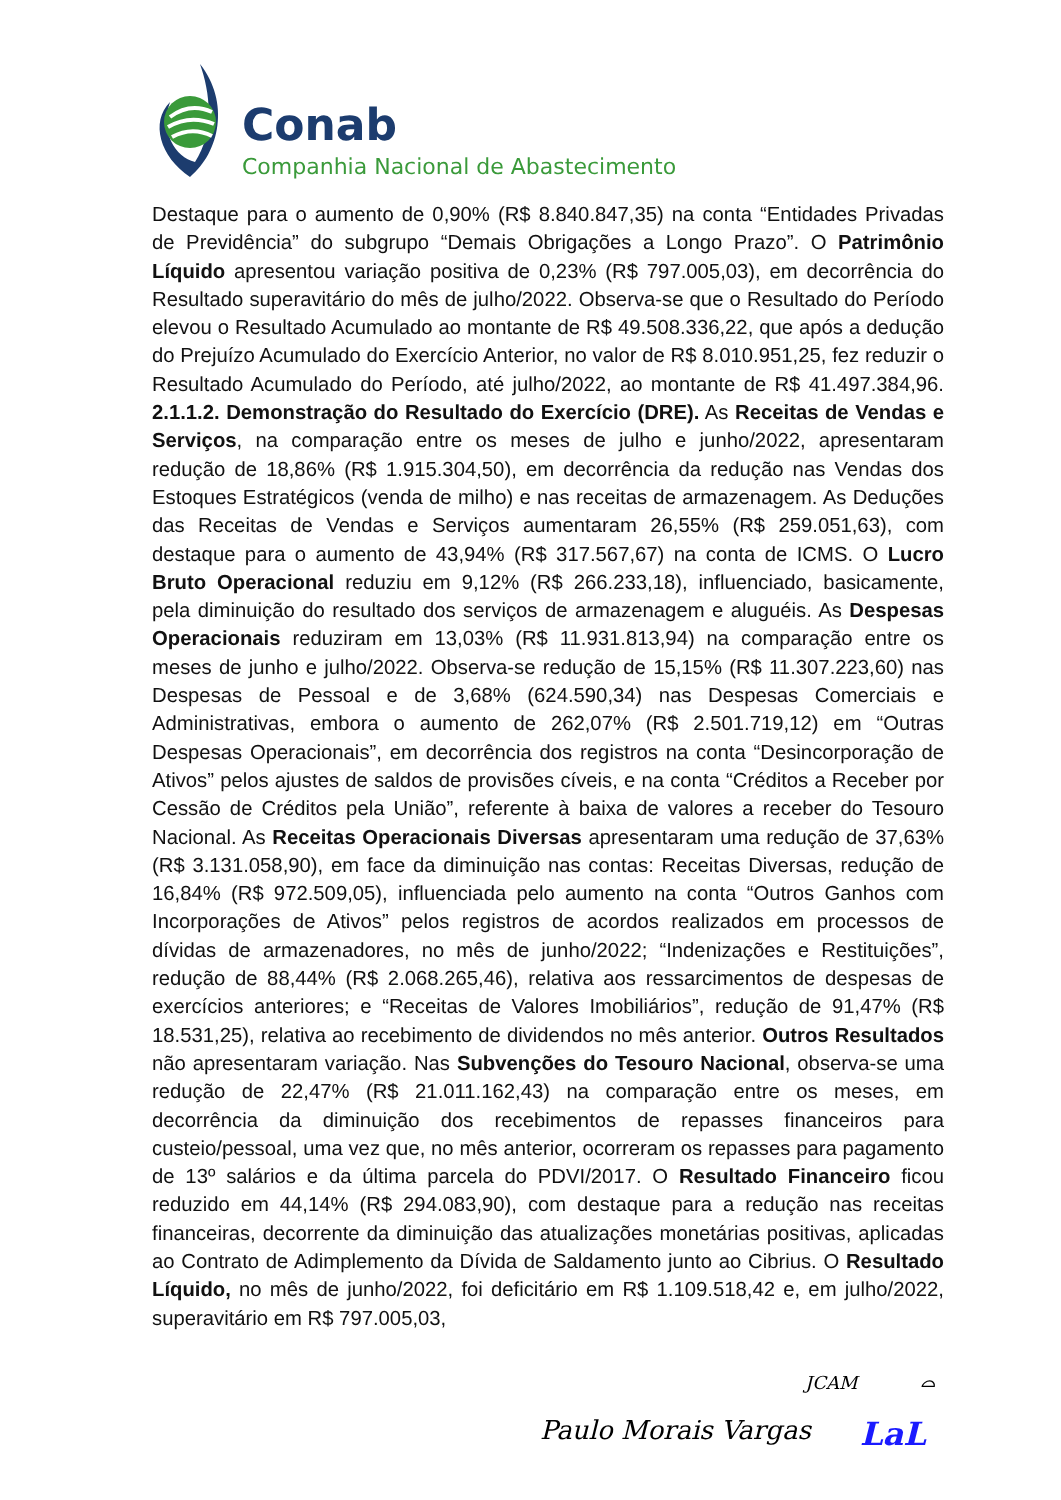Conab
Companhia Nacional de Abastecimento
Destaque para o aumento de 0,90% (R$ 8.840.847,35) na conta “Entidades Privadas de Previdência” do subgrupo “Demais Obrigações a Longo Prazo”. O Patrimônio Líquido apresentou variação positiva de 0,23% (R$ 797.005,03), em decorrência do Resultado superavitário do mês de julho/2022. Observa-se que o Resultado do Período elevou o Resultado Acumulado ao montante de R$ 49.508.336,22, que após a dedução do Prejuízo Acumulado do Exercício Anterior, no valor de R$ 8.010.951,25, fez reduzir o Resultado Acumulado do Período, até julho/2022, ao montante de R$ 41.497.384,96. 2.1.1.2. Demonstração do Resultado do Exercício (DRE). As Receitas de Vendas e Serviços, na comparação entre os meses de julho e junho/2022, apresentaram redução de 18,86% (R$ 1.915.304,50), em decorrência da redução nas Vendas dos Estoques Estratégicos (venda de milho) e nas receitas de armazenagem. As Deduções das Receitas de Vendas e Serviços aumentaram 26,55% (R$ 259.051,63), com destaque para o aumento de 43,94% (R$ 317.567,67) na conta de ICMS. O Lucro Bruto Operacional reduziu em 9,12% (R$ 266.233,18), influenciado, basicamente, pela diminuição do resultado dos serviços de armazenagem e aluguéis. As Despesas Operacionais reduziram em 13,03% (R$ 11.931.813,94) na comparação entre os meses de junho e julho/2022. Observa-se redução de 15,15% (R$ 11.307.223,60) nas Despesas de Pessoal e de 3,68% (624.590,34) nas Despesas Comerciais e Administrativas, embora o aumento de 262,07% (R$ 2.501.719,12) em “Outras Despesas Operacionais”, em decorrência dos registros na conta “Desincorporação de Ativos” pelos ajustes de saldos de provisões cíveis, e na conta “Créditos a Receber por Cessão de Créditos pela União”, referente à baixa de valores a receber do Tesouro Nacional. As Receitas Operacionais Diversas apresentaram uma redução de 37,63% (R$ 3.131.058,90), em face da diminuição nas contas: Receitas Diversas, redução de 16,84% (R$ 972.509,05), influenciada pelo aumento na conta “Outros Ganhos com Incorporações de Ativos” pelos registros de acordos realizados em processos de dívidas de armazenadores, no mês de junho/2022; “Indenizações e Restituições”, redução de 88,44% (R$ 2.068.265,46), relativa aos ressarcimentos de despesas de exercícios anteriores; e “Receitas de Valores Imobiliários”, redução de 91,47% (R$ 18.531,25), relativa ao recebimento de dividendos no mês anterior. Outros Resultados não apresentaram variação. Nas Subvenções do Tesouro Nacional, observa-se uma redução de 22,47% (R$ 21.011.162,43) na comparação entre os meses, em decorrência da diminuição dos recebimentos de repasses financeiros para custeio/pessoal, uma vez que, no mês anterior, ocorreram os repasses para pagamento de 13º salários e da última parcela do PDVI/2017. O Resultado Financeiro ficou reduzido em 44,14% (R$ 294.083,90), com destaque para a redução nas receitas financeiras, decorrente da diminuição das atualizações monetárias positivas, aplicadas ao Contrato de Adimplemento da Dívida de Saldamento junto ao Cibrius. O Resultado Líquido, no mês de junho/2022, foi deficitário em R$ 1.109.518,42 e, em julho/2022, superavitário em R$ 797.005,03,
JCAM ⌓
Paulo Morais Vargas LaL